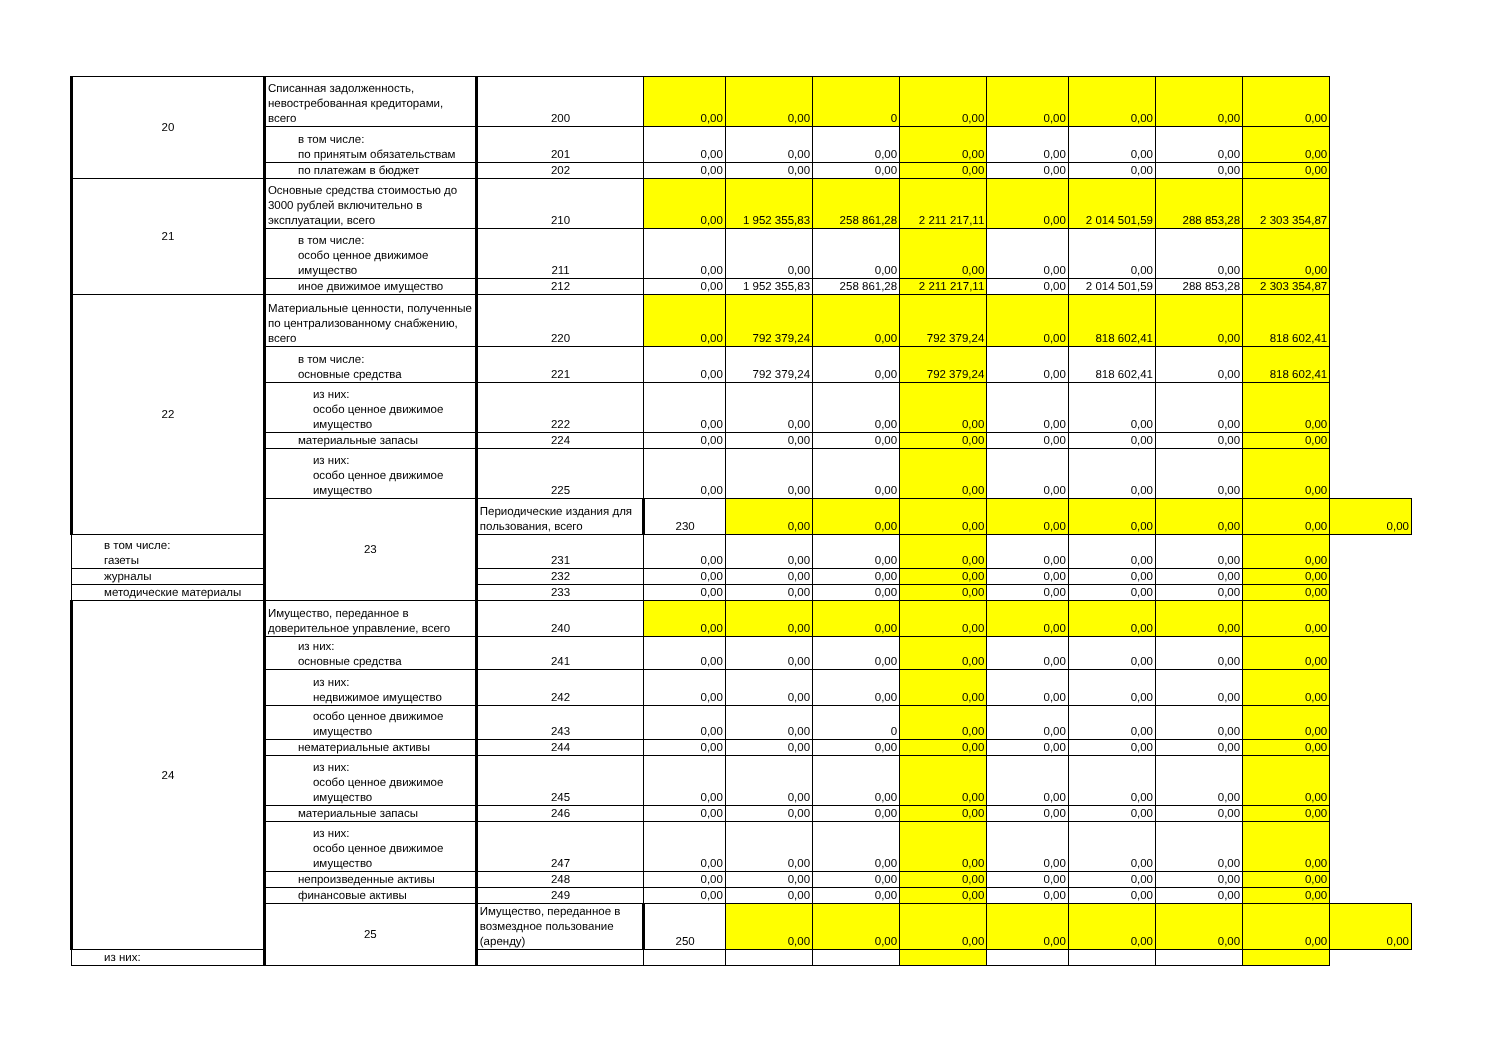| 20 | Списанная задолженность, невостребованная кредиторами, всего | 200 | 0,00 | 0,00 | 0 | 0,00 | 0,00 | 0,00 | 0,00 | 0,00 | |
| | в том числе: по принятым обязательствам | 201 | 0,00 | 0,00 | 0,00 | 0,00 | 0,00 | 0,00 | 0,00 | 0,00 | |
| | по платежам в бюджет | 202 | 0,00 | 0,00 | 0,00 | 0,00 | 0,00 | 0,00 | 0,00 | 0,00 | |
| 21 | Основные средства стоимостью до 3000 рублей включительно в эксплуатации, всего | 210 | 0,00 | 1 952 355,83 | 258 861,28 | 2 211 217,11 | 0,00 | 2 014 501,59 | 288 853,28 | 2 303 354,87 | |
| | в том числе: особо ценное движимое имущество | 211 | 0,00 | 0,00 | 0,00 | 0,00 | 0,00 | 0,00 | 0,00 | 0,00 | |
| | иное движимое имущество | 212 | 0,00 | 1 952 355,83 | 258 861,28 | 2 211 217,11 | 0,00 | 2 014 501,59 | 288 853,28 | 2 303 354,87 | |
| 22 | Материальные ценности, полученные по централизованному снабжению, всего | 220 | 0,00 | 792 379,24 | 0,00 | 792 379,24 | 0,00 | 818 602,41 | 0,00 | 818 602,41 | |
| | в том числе: основные средства | 221 | 0,00 | 792 379,24 | 0,00 | 792 379,24 | 0,00 | 818 602,41 | 0,00 | 818 602,41 | |
| | из них: особо ценное движимое имущество | 222 | 0,00 | 0,00 | 0,00 | 0,00 | 0,00 | 0,00 | 0,00 | 0,00 | |
| | материальные запасы | 224 | 0,00 | 0,00 | 0,00 | 0,00 | 0,00 | 0,00 | 0,00 | 0,00 | |
| | из них: особо ценное движимое имущество | 225 | 0,00 | 0,00 | 0,00 | 0,00 | 0,00 | 0,00 | 0,00 | 0,00 | |
| | 23 | Периодические издания для пользования, всего | 230 | 0,00 | 0,00 | 0,00 | 0,00 | 0,00 | 0,00 | 0,00 | 0,00 |
| в том числе: газеты | | 231 | 0,00 | 0,00 | 0,00 | 0,00 | 0,00 | 0,00 | 0,00 | 0,00 | |
| журналы | | 232 | 0,00 | 0,00 | 0,00 | 0,00 | 0,00 | 0,00 | 0,00 | 0,00 | |
| методические материалы | | 233 | 0,00 | 0,00 | 0,00 | 0,00 | 0,00 | 0,00 | 0,00 | 0,00 | |
| 24 | Имущество, переданное в доверительное управление, всего | 240 | 0,00 | 0,00 | 0,00 | 0,00 | 0,00 | 0,00 | 0,00 | 0,00 | |
| | из них: основные средства | 241 | 0,00 | 0,00 | 0,00 | 0,00 | 0,00 | 0,00 | 0,00 | 0,00 | |
| | из них: недвижимое имущество | 242 | 0,00 | 0,00 | 0,00 | 0,00 | 0,00 | 0,00 | 0,00 | 0,00 | |
| | особо ценное движимое имущество | 243 | 0,00 | 0,00 | 0 | 0,00 | 0,00 | 0,00 | 0,00 | 0,00 | |
| | нематериальные активы | 244 | 0,00 | 0,00 | 0,00 | 0,00 | 0,00 | 0,00 | 0,00 | 0,00 | |
| | из них: особо ценное движимое имущество | 245 | 0,00 | 0,00 | 0,00 | 0,00 | 0,00 | 0,00 | 0,00 | 0,00 | |
| | материальные запасы | 246 | 0,00 | 0,00 | 0,00 | 0,00 | 0,00 | 0,00 | 0,00 | 0,00 | |
| | из них: особо ценное движимое имущество | 247 | 0,00 | 0,00 | 0,00 | 0,00 | 0,00 | 0,00 | 0,00 | 0,00 | |
| | непроизведенные активы | 248 | 0,00 | 0,00 | 0,00 | 0,00 | 0,00 | 0,00 | 0,00 | 0,00 | |
| | финансовые активы | 249 | 0,00 | 0,00 | 0,00 | 0,00 | 0,00 | 0,00 | 0,00 | 0,00 | |
| | 25 | Имущество, переданное в возмездное пользование (аренду) | 250 | 0,00 | 0,00 | 0,00 | 0,00 | 0,00 | 0,00 | 0,00 | 0,00 |
| из них: | | | | | | | | | | | |